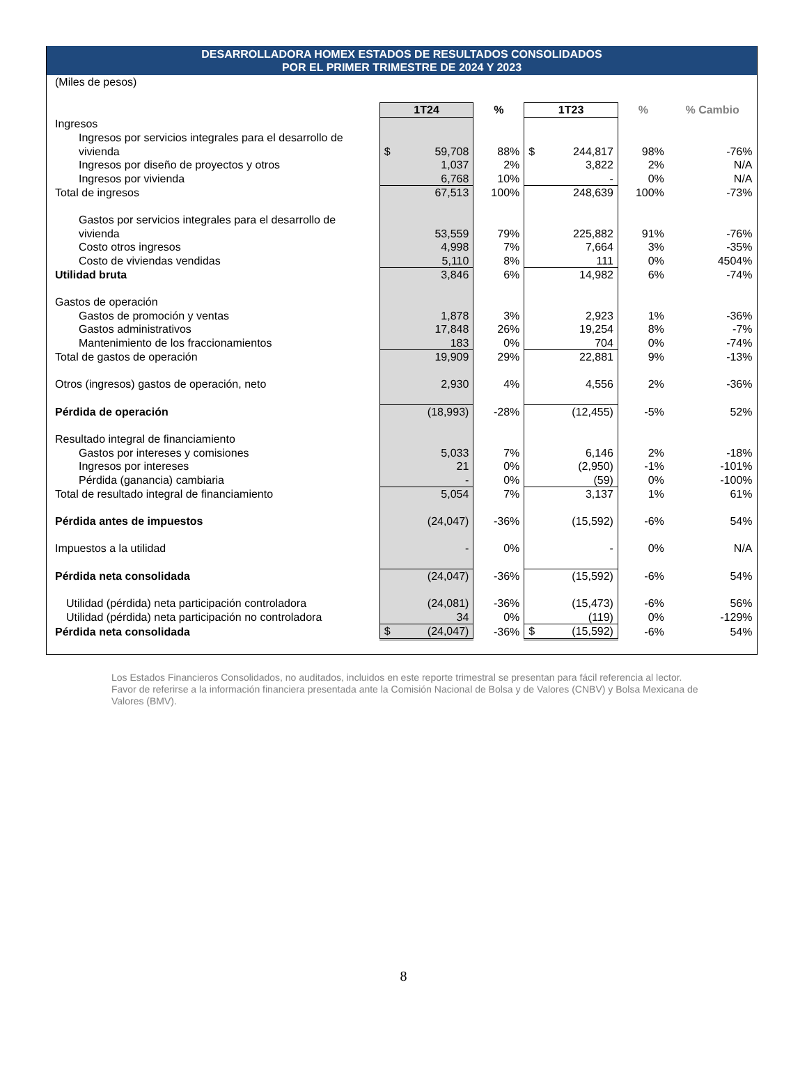DESARROLLADORA HOMEX ESTADOS DE RESULTADOS CONSOLIDADOS
POR EL PRIMER TRIMESTRE DE 2024 Y 2023
| (Miles de pesos) | | | | | |
| | 1T24 | % | 1T23 | % | % Cambio |
| Ingresos | | | | | |
| Ingresos por servicios integrales para el desarrollo de | | | | | |
| vivienda | $ 59,708 | 88% | $ 244,817 | 98% | -76% |
| Ingresos por diseño de proyectos y otros | 1,037 | 2% | 3,822 | 2% | N/A |
| Ingresos por vivienda | 6,768 | 10% | - | 0% | N/A |
| Total de ingresos | 67,513 | 100% | 248,639 | 100% | -73% |
| Gastos por servicios integrales para el desarrollo de | | | | | |
| vivienda | 53,559 | 79% | 225,882 | 91% | -76% |
| Costo otros ingresos | 4,998 | 7% | 7,664 | 3% | -35% |
| Costo de viviendas vendidas | 5,110 | 8% | 111 | 0% | 4504% |
| Utilidad bruta | 3,846 | 6% | 14,982 | 6% | -74% |
| Gastos de operación | | | | | |
| Gastos de promoción y ventas | 1,878 | 3% | 2,923 | 1% | -36% |
| Gastos administrativos | 17,848 | 26% | 19,254 | 8% | -7% |
| Mantenimiento de los fraccionamientos | 183 | 0% | 704 | 0% | -74% |
| Total de gastos de operación | 19,909 | 29% | 22,881 | 9% | -13% |
| Otros (ingresos) gastos de operación, neto | 2,930 | 4% | 4,556 | 2% | -36% |
| Pérdida de operación | (18,993) | -28% | (12,455) | -5% | 52% |
| Resultado integral de financiamiento | | | | | |
| Gastos por intereses y comisiones | 5,033 | 7% | 6,146 | 2% | -18% |
| Ingresos por intereses | 21 | 0% | (2,950) | -1% | -101% |
| Pérdida (ganancia) cambiaria | - | 0% | (59) | 0% | -100% |
| Total de resultado integral de financiamiento | 5,054 | 7% | 3,137 | 1% | 61% |
| Pérdida antes de impuestos | (24,047) | -36% | (15,592) | -6% | 54% |
| Impuestos a la utilidad | - | 0% | - | 0% | N/A |
| Pérdida neta consolidada | (24,047) | -36% | (15,592) | -6% | 54% |
| Utilidad (pérdida) neta participación controladora | (24,081) | -36% | (15,473) | -6% | 56% |
| Utilidad (pérdida) neta participación no controladora | 34 | 0% | (119) | 0% | -129% |
| Pérdida neta consolidada | $ (24,047) | -36% | $ (15,592) | -6% | 54% |
Los Estados Financieros Consolidados, no auditados, incluidos en este reporte trimestral se presentan para fácil referencia al lector. Favor de referirse a la información financiera presentada ante la Comisión Nacional de Bolsa y de Valores (CNBV) y Bolsa Mexicana de Valores (BMV).
8